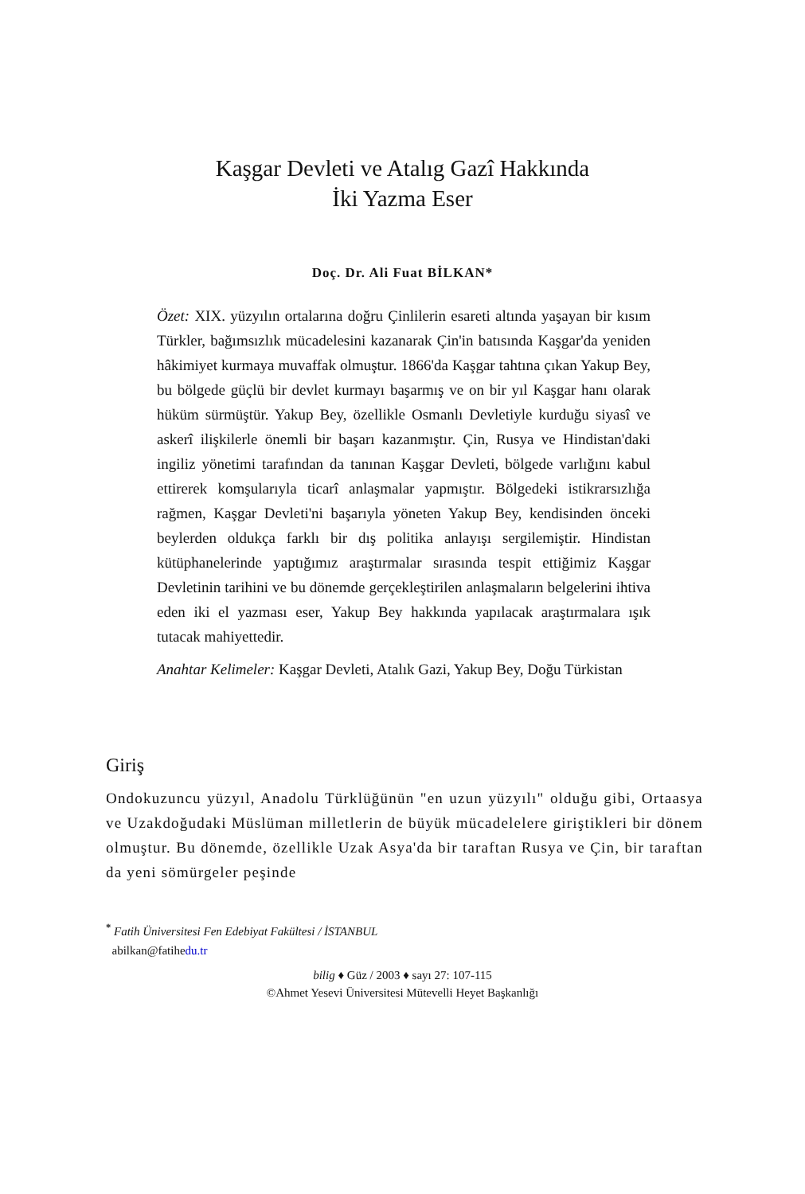Kaşgar Devleti ve Atalıg Gazî Hakkında
İki Yazma Eser
Doç. Dr. Ali Fuat BİLKAN*
Özet: XIX. yüzyılın ortalarına doğru Çinlilerin esareti altında yaşayan bir kısım Türkler, bağımsızlık mücadelesini kazanarak Çin'in batısında Kaşgar'da yeniden hâkimiyet kurmaya muvaffak olmuştur. 1866'da Kaşgar tahtına çıkan Yakup Bey, bu bölgede güçlü bir devlet kurmayı başarmış ve on bir yıl Kaşgar hanı olarak hüküm sürmüştür. Yakup Bey, özellikle Osmanlı Devletiyle kurduğu siyasî ve askerî ilişkilerle önemli bir başarı kazanmıştır. Çin, Rusya ve Hindistan'daki ingiliz yönetimi tarafından da tanınan Kaşgar Devleti, bölgede varlığını kabul ettirerek komşularıyla ticarî anlaşmalar yapmıştır. Bölgedeki istikrarsızlığa rağmen, Kaşgar Devleti'ni başarıyla yöneten Yakup Bey, kendisinden önceki beylerden oldukça farklı bir dış politika anlayışı sergilemiştir. Hindistan kütüphanelerinde yaptığımız araştırmalar sırasında tespit ettiğimiz Kaşgar Devletinin tarihini ve bu dönemde gerçekleştirilen anlaşmaların belgelerini ihtiva eden iki el yazması eser, Yakup Bey hakkında yapılacak araştırmalara ışık tutacak mahiyettedir.
Anahtar Kelimeler: Kaşgar Devleti, Atalık Gazi, Yakup Bey, Doğu Türkistan
Giriş
Ondokuzuncu yüzyıl, Anadolu Türklüğünün "en uzun yüzyılı" olduğu gibi, Ortaasya ve Uzakdoğudaki Müslüman milletlerin de büyük mücadelelere giriştikleri bir dönem olmuştur. Bu dönemde, özellikle Uzak Asya'da bir taraftan Rusya ve Çin, bir taraftan da yeni sömürgeler peşinde
<sup>*</sup> Fatih Üniversitesi Fen Edebiyat Fakültesi / İSTANBUL
abilkan@fatihedu.tr
bilig ♦ Güz / 2003 ♦ sayı 27: 107-115
©Ahmet Yesevi Üniversitesi Mütevelli Heyet Başkanlığı